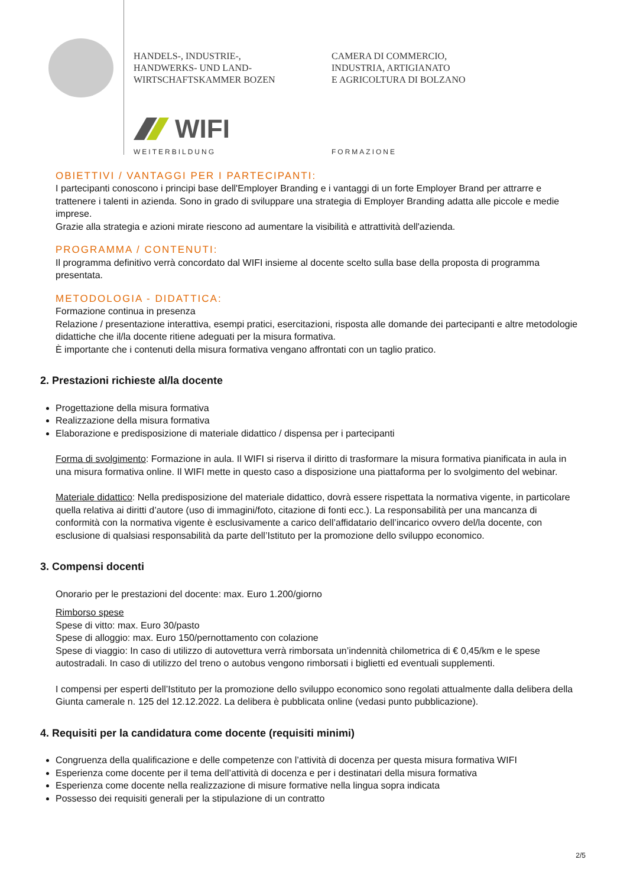HANDELS-, INDUSTRIE-,
HANDWERKS- UND LAND-
WIRTSCHAFTSKAMMER BOZEN
CAMERA DI COMMERCIO,
INDUSTRIA, ARTIGIANATO
E AGRICOLTURA DI BOLZANO
WIFI
WEITERBILDUNG FORMAZIONE
OBIETTIVI / VANTAGGI PER I PARTECIPANTI:
I partecipanti conoscono i principi base dell'Employer Branding e i vantaggi di un forte Employer Brand per attrarre e trattenere i talenti in azienda. Sono in grado di sviluppare una strategia di Employer Branding adatta alle piccole e medie imprese.
Grazie alla strategia e azioni mirate riescono ad aumentare la visibilità e attrattività dell'azienda.
PROGRAMMA / CONTENUTI:
Il programma definitivo verrà concordato dal WIFI insieme al docente scelto sulla base della proposta di programma presentata.
METODOLOGIA - DIDATTICA:
Formazione continua in presenza
Relazione / presentazione interattiva, esempi pratici, esercitazioni, risposta alle domande dei partecipanti e altre metodologie didattiche che il/la docente ritiene adeguati per la misura formativa.
È importante che i contenuti della misura formativa vengano affrontati con un taglio pratico.
2. Prestazioni richieste al/la docente
Progettazione della misura formativa
Realizzazione della misura formativa
Elaborazione e predisposizione di materiale didattico / dispensa per i partecipanti
Forma di svolgimento: Formazione in aula. Il WIFI si riserva il diritto di trasformare la misura formativa pianificata in aula in una misura formativa online. Il WIFI mette in questo caso a disposizione una piattaforma per lo svolgimento del webinar.
Materiale didattico: Nella predisposizione del materiale didattico, dovrà essere rispettata la normativa vigente, in particolare quella relativa ai diritti d’autore (uso di immagini/foto, citazione di fonti ecc.). La responsabilità per una mancanza di conformità con la normativa vigente è esclusivamente a carico dell’affidatario dell’incarico ovvero del/la docente, con esclusione di qualsiasi responsabilità da parte dell’Istituto per la promozione dello sviluppo economico.
3. Compensi docenti
Onorario per le prestazioni del docente: max. Euro 1.200/giorno
Rimborso spese
Spese di vitto: max. Euro 30/pasto
Spese di alloggio: max. Euro 150/pernottamento con colazione
Spese di viaggio: In caso di utilizzo di autovettura verrà rimborsata un’indennità chilometrica di € 0,45/km e le spese autostradali. In caso di utilizzo del treno o autobus vengono rimborsati i biglietti ed eventuali supplementi.
I compensi per esperti dell’Istituto per la promozione dello sviluppo economico sono regolati attualmente dalla delibera della Giunta camerale n. 125 del 12.12.2022. La delibera è pubblicata online (vedasi punto pubblicazione).
4. Requisiti per la candidatura come docente (requisiti minimi)
Congruenza della qualificazione e delle competenze con l’attività di docenza per questa misura formativa WIFI
Esperienza come docente per il tema dell’attività di docenza e per i destinatari della misura formativa
Esperienza come docente nella realizzazione di misure formative nella lingua sopra indicata
Possesso dei requisiti generali per la stipulazione di un contratto
2/5